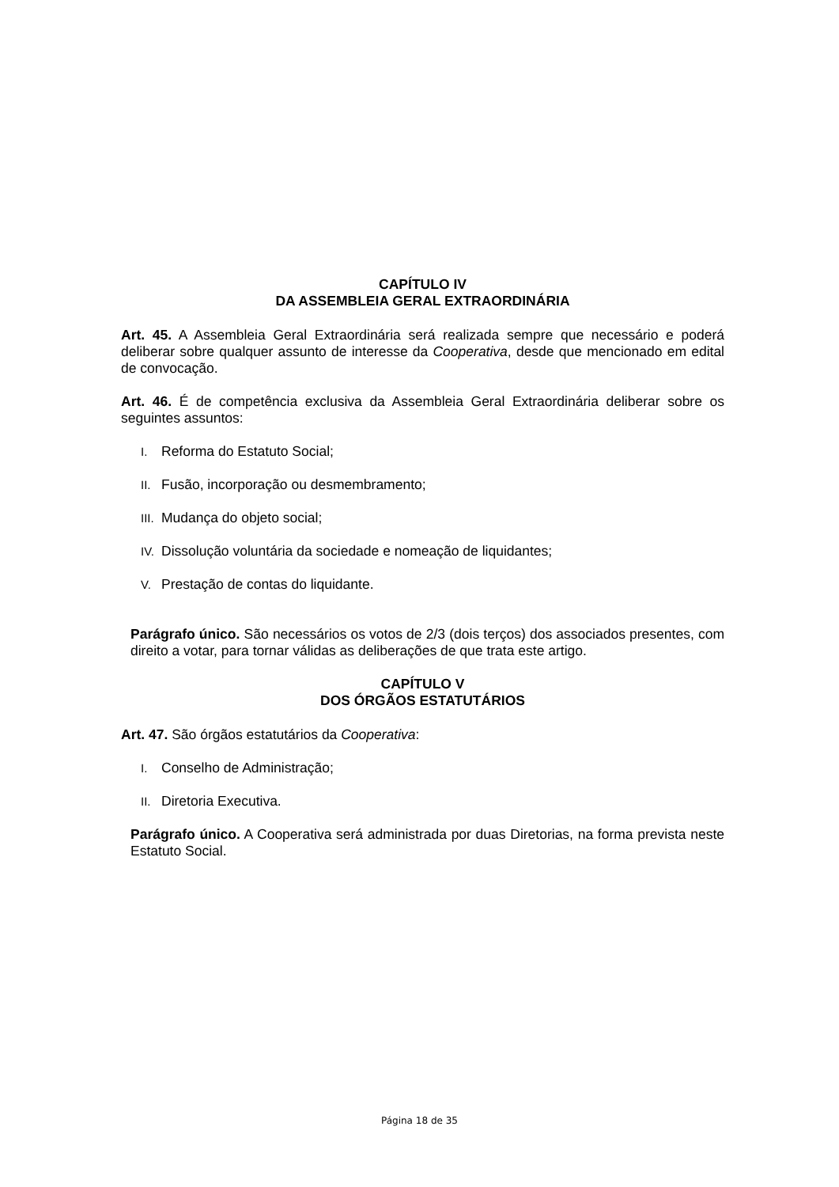CAPÍTULO IV
DA ASSEMBLEIA GERAL EXTRAORDINÁRIA
Art. 45. A Assembleia Geral Extraordinária será realizada sempre que necessário e poderá deliberar sobre qualquer assunto de interesse da Cooperativa, desde que mencionado em edital de convocação.
Art. 46. É de competência exclusiva da Assembleia Geral Extraordinária deliberar sobre os seguintes assuntos:
I. Reforma do Estatuto Social;
II. Fusão, incorporação ou desmembramento;
III. Mudança do objeto social;
IV. Dissolução voluntária da sociedade e nomeação de liquidantes;
V. Prestação de contas do liquidante.
Parágrafo único. São necessários os votos de 2/3 (dois terços) dos associados presentes, com direito a votar, para tornar válidas as deliberações de que trata este artigo.
CAPÍTULO V
DOS ÓRGÃOS ESTATUTÁRIOS
Art. 47. São órgãos estatutários da Cooperativa:
I. Conselho de Administração;
II. Diretoria Executiva.
Parágrafo único. A Cooperativa será administrada por duas Diretorias, na forma prevista neste Estatuto Social.
Página 18 de 35